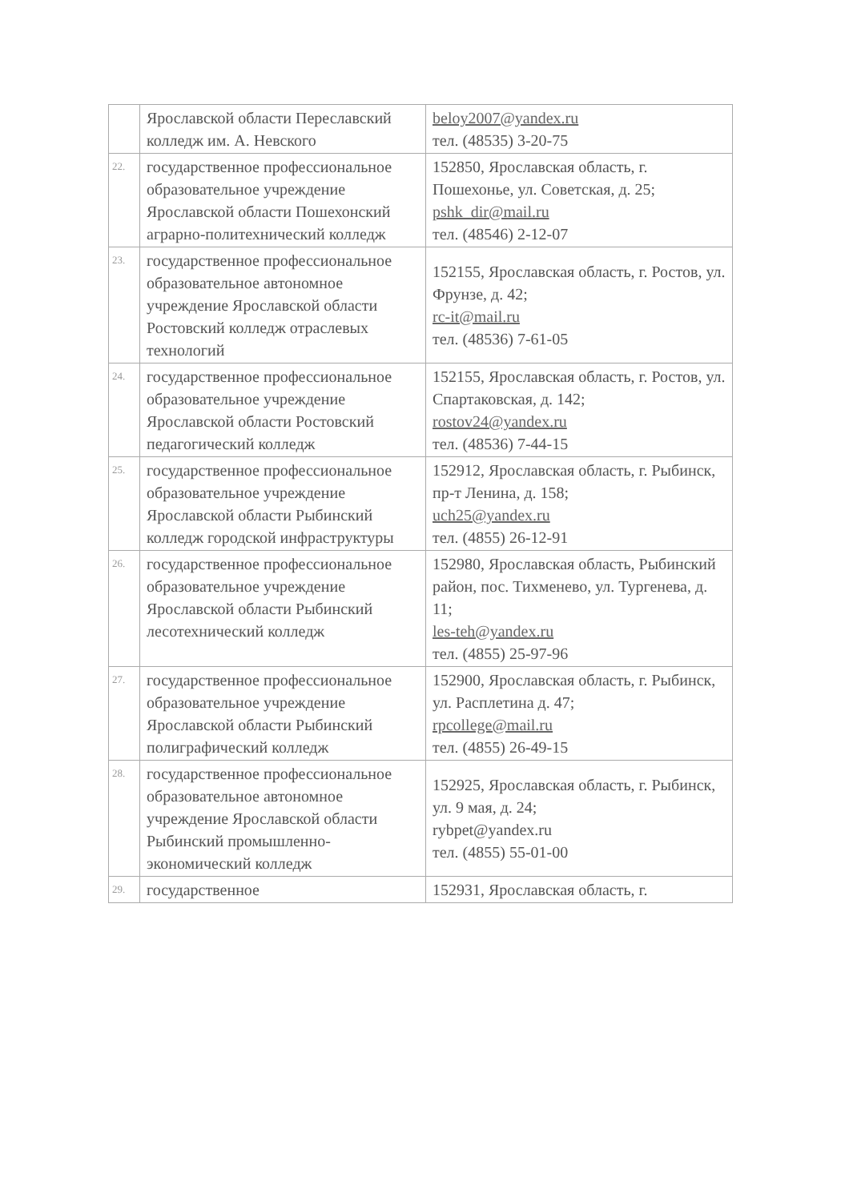| | Ярославской области Переславский колледж им. А. Невского | beloy2007@yandex.ru тел. (48535) 3-20-75 |
| 22. | государственное профессиональное образовательное учреждение Ярославской области Пошехонский аграрно-политехнический колледж | 152850, Ярославская область, г. Пошехонье, ул. Советская, д. 25; pshk_dir@mail.ru тел. (48546) 2-12-07 |
| 23. | государственное профессиональное образовательное автономное учреждение Ярославской области Ростовский колледж отраслевых технологий | 152155, Ярославская область, г. Ростов, ул. Фрунзе, д. 42; rc-it@mail.ru тел. (48536) 7-61-05 |
| 24. | государственное профессиональное образовательное учреждение Ярославской области Ростовский педагогический колледж | 152155, Ярославская область, г. Ростов, ул. Спартаковская, д. 142; rostov24@yandex.ru тел. (48536) 7-44-15 |
| 25. | государственное профессиональное образовательное учреждение Ярославской области Рыбинский колледж городской инфраструктуры | 152912, Ярославская область, г. Рыбинск, пр-т Ленина, д. 158; uch25@yandex.ru тел. (4855) 26-12-91 |
| 26. | государственное профессиональное образовательное учреждение Ярославской области Рыбинский лесотехнический колледж | 152980, Ярославская область, Рыбинский район, пос. Тихменево, ул. Тургенева, д. 11; les-teh@yandex.ru тел. (4855) 25-97-96 |
| 27. | государственное профессиональное образовательное учреждение Ярославской области Рыбинский полиграфический колледж | 152900, Ярославская область, г. Рыбинск, ул. Расплетина д. 47; rpcollege@mail.ru тел. (4855) 26-49-15 |
| 28. | государственное профессиональное образовательное автономное учреждение Ярославской области Рыбинский промышленно-экономический колледж | 152925, Ярославская область, г. Рыбинск, ул. 9 мая, д. 24; rybpet@yandex.ru тел. (4855) 55-01-00 |
| 29. | государственное | 152931, Ярославская область, г. |